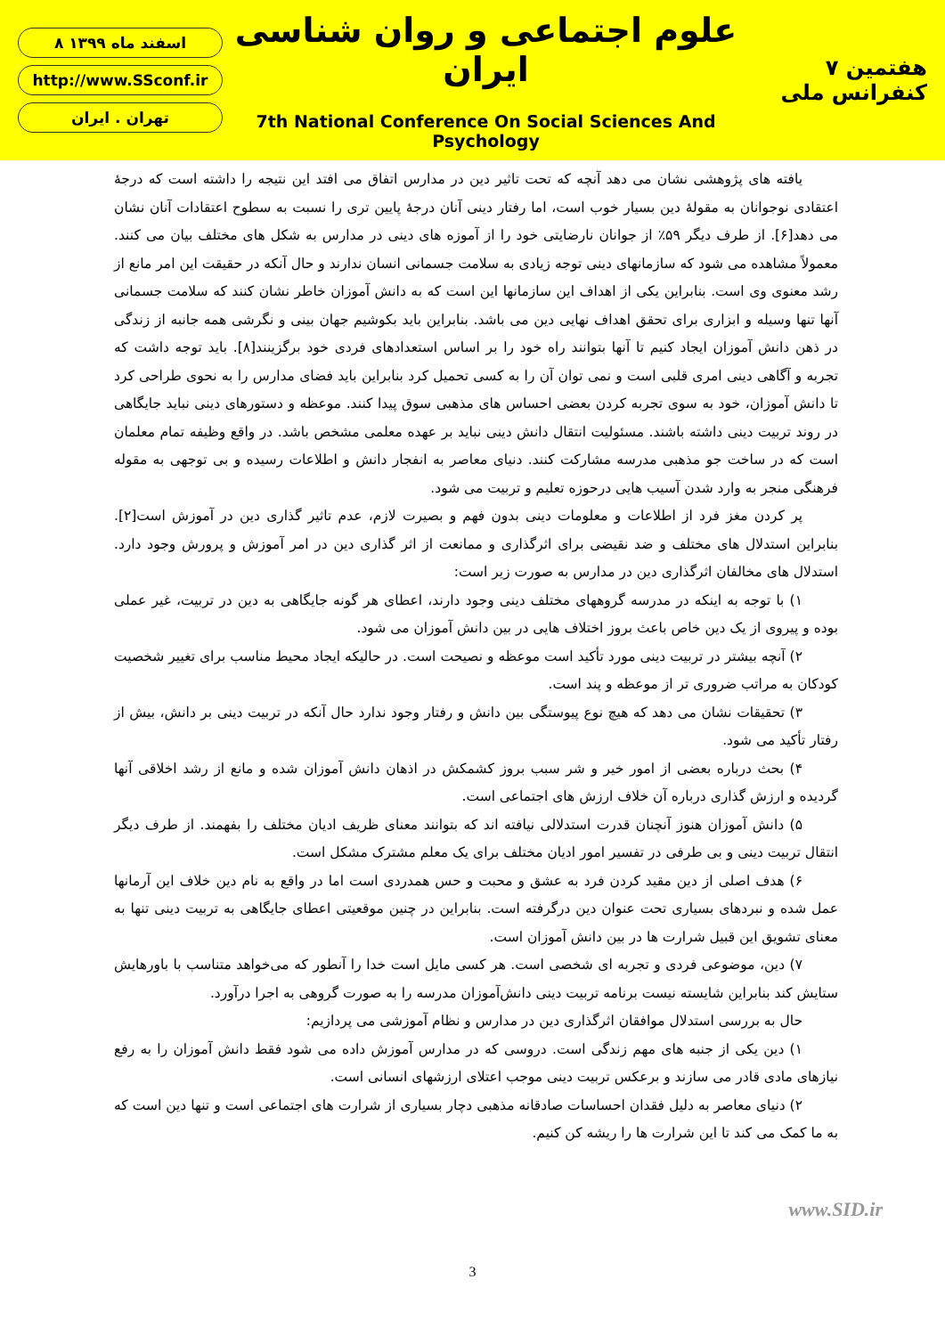۸ اسفند ماه ۱۳۹۹
http://www.SSconf.ir
تهران . ایران
علوم اجتماعی و روان شناسی ایران
7th National Conference On Social Sciences And Psychology
۷ هفتمین کنفرانس ملی
یافته های پژوهشی نشان می دهد آنچه که تحت تاثیر دین در مدارس اتفاق می افتد این نتیجه را داشته است که درجۀ اعتقادی نوجوانان به مقولۀ دین بسیار خوب است، اما رفتار دینی آنان درجۀ پایین تری را نسبت به سطوح اعتقادات آنان نشان می دهد[۶]. از طرف دیگر ۵۹٪ از جوانان نارضایتی خود را از آموزه های دینی در مدارس به شکل های مختلف بیان می کنند. معمولاً مشاهده می شود که سازمانهای دینی توجه زیادی به سلامت جسمانی انسان ندارند و حال آنکه در حقیقت این امر مانع از رشد معنوی وی است. بنابراین یکی از اهداف این سازمانها این است که به دانش آموزان خاطر نشان کنند که سلامت جسمانی آنها تنها وسیله و ابزاری برای تحقق اهداف نهایی دین می باشد. بنابراین باید بکوشیم جهان بینی و نگرشی همه جانبه از زندگی در ذهن دانش آموزان ایجاد کنیم تا آنها بتوانند راه خود را بر اساس استعدادهای فردی خود برگزینند[۸]. باید توجه داشت که تجربه و آگاهی دینی امری قلبی است و نمی توان آن را به کسی تحمیل کرد بنابراین باید فضای مدارس را به نحوی طراحی کرد تا دانش آموزان، خود به سوی تجربه کردن بعضی احساس های مذهبی سوق پیدا کنند. موعظه و دستورهای دینی نباید جایگاهی در روند تربیت دینی داشته باشند. مسئولیت انتقال دانش دینی نباید بر عهده معلمی مشخص باشد. در واقع وظیفه تمام معلمان است که در ساخت جو مذهبی مدرسه مشارکت کنند. دنیای معاصر به انفجار دانش و اطلاعات رسیده و بی توجهی به مقوله فرهنگی منجر به وارد شدن آسیب هایی درحوزه تعلیم و تربیت می شود.
پر کردن مغز فرد از اطلاعات و معلومات دینی بدون فهم و بصیرت لازم، عدم تاثیر گذاری دین در آموزش است[۲]. بنابراین استدلال های مختلف و ضد نقیضی برای اثرگذاری و ممانعت از اثر گذاری دین در امر آموزش و پرورش وجود دارد. استدلال های مخالفان اثرگذاری دین در مدارس به صورت زیر است:
۱) با توجه به اینکه در مدرسه گروههای مختلف دینی وجود دارند، اعطای هر گونه جایگاهی به دین در تربیت، غیر عملی بوده و پیروی از یک دین خاص باعث بروز اختلاف هایی در بین دانش آموزان می شود.
۲) آنچه بیشتر در تربیت دینی مورد تأکید است موعظه و نصیحت است. در حالیکه ایجاد محیط مناسب برای تغییر شخصیت کودکان به مراتب ضروری تر از موعظه و پند است.
۳) تحقیقات نشان می دهد که هیچ نوع پیوستگی بین دانش و رفتار وجود ندارد حال آنکه در تربیت دینی بر دانش، بیش از رفتار تأکید می شود.
۴) بحث درباره بعضی از امور خیر و شر سبب بروز کشمکش در اذهان دانش آموزان شده و مانع از رشد اخلاقی آنها گردیده و ارزش گذاری درباره آن خلاف ارزش های اجتماعی است.
۵) دانش آموزان هنوز آنچنان قدرت استدلالی نیافته اند که بتوانند معنای ظریف ادیان مختلف را بفهمند. از طرف دیگر انتقال تربیت دینی و بی طرفی در تفسیر امور ادیان مختلف برای یک معلم مشترک مشکل است.
۶) هدف اصلی از دین مقید کردن فرد به عشق و محبت و حس همدردی است اما در واقع به نام دین خلاف این آرمانها عمل شده و نبردهای بسیاری تحت عنوان دین درگرفته است. بنابراین در چنین موقعیتی اعطای جایگاهی به تربیت دینی تنها به معنای تشویق این قبیل شرارت ها در بین دانش آموزان است.
۷) دین، موضوعی فردی و تجربه ای شخصی است. هر کسی مایل است خدا را آنطور که می‌خواهد متناسب با باورهایش ستایش کند بنابراین شایسته نیست برنامه تربیت دینی دانش‌آموزان مدرسه را به صورت گروهی به اجرا درآورد.
حال به بررسی استدلال موافقان اثرگذاری دین در مدارس و نظام آموزشی می پردازیم:
۱) دین یکی از جنبه های مهم زندگی است. دروسی که در مدارس آموزش داده می شود فقط دانش آموزان را به رفع نیازهای مادی قادر می سازند و برعکس تربیت دینی موجب اعتلای ارزشهای انسانی است.
۲) دنیای معاصر به دلیل فقدان احساسات صادقانه مذهبی دچار بسیاری از شرارت های اجتماعی است و تنها دین است که به ما کمک می کند تا این شرارت ها را ریشه کن کنیم.
3
www.SID.ir